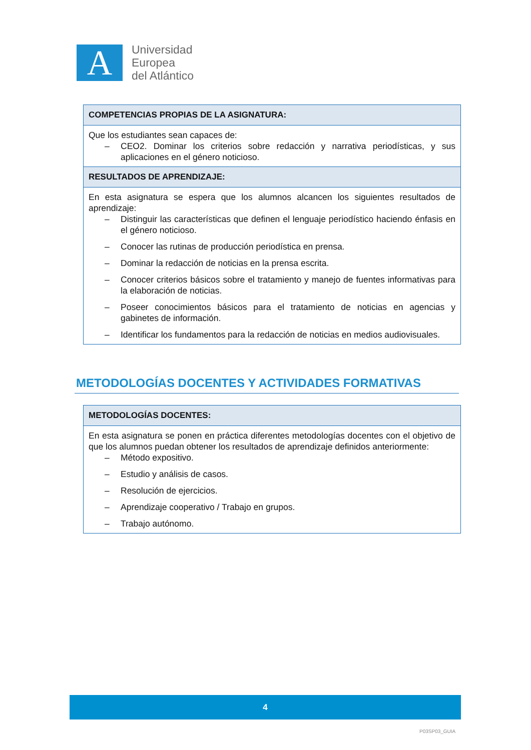A
Universidad
Europea
del Atlántico
| COMPETENCIAS PROPIAS DE LA ASIGNATURA: |
| --- |
| Que los estudiantes sean capaces de: – CEO2. Dominar los criterios sobre redacción y narrativa periodísticas, y sus aplicaciones en el género noticioso. |
| RESULTADOS DE APRENDIZAJE: |
| En esta asignatura se espera que los alumnos alcancen los siguientes resultados de aprendizaje: – Distinguir las características que definen el lenguaje periodístico haciendo énfasis en el género noticioso. – Conocer las rutinas de producción periodística en prensa. – Dominar la redacción de noticias en la prensa escrita. – Conocer criterios básicos sobre el tratamiento y manejo de fuentes informativas para la elaboración de noticias. – Poseer conocimientos básicos para el tratamiento de noticias en agencias y gabinetes de información. – Identificar los fundamentos para la redacción de noticias en medios audiovisuales. |
METODOLOGÍAS DOCENTES Y ACTIVIDADES FORMATIVAS
| METODOLOGÍAS DOCENTES: |
| --- |
| En esta asignatura se ponen en práctica diferentes metodologías docentes con el objetivo de que los alumnos puedan obtener los resultados de aprendizaje definidos anteriormente: – Método expositivo. – Estudio y análisis de casos. – Resolución de ejercicios. – Aprendizaje cooperativo / Trabajo en grupos. – Trabajo autónomo. |
4
P03SP03_GUIA